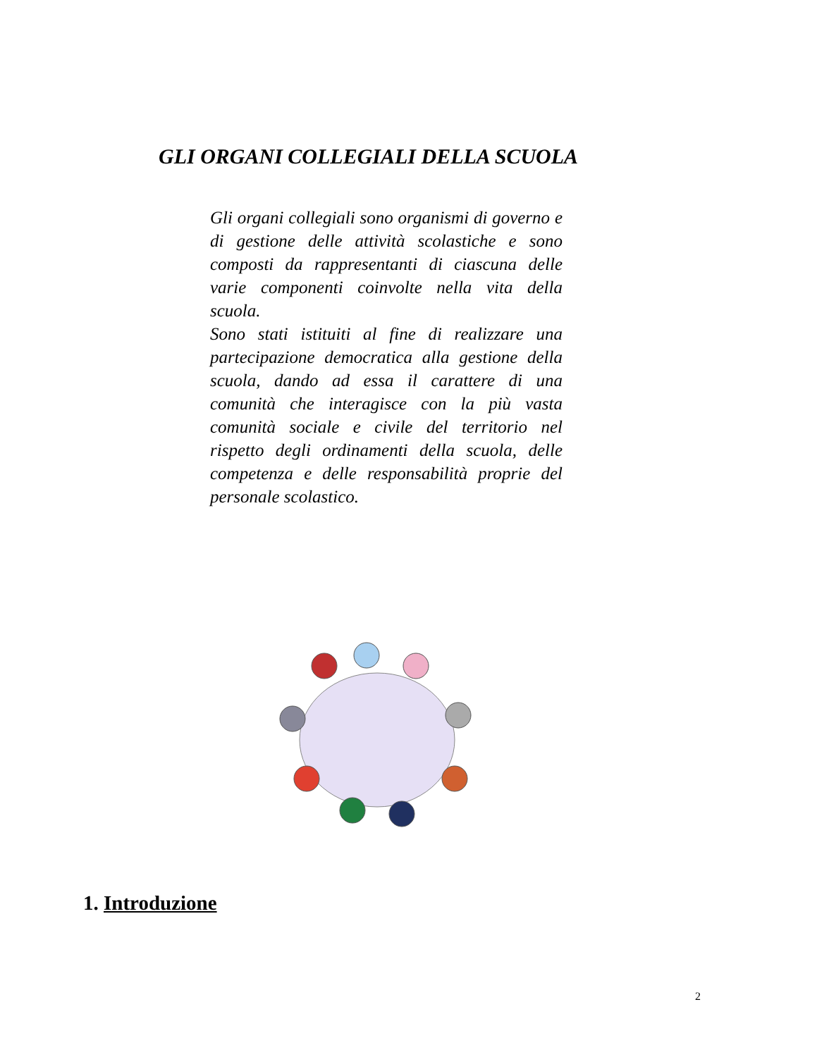GLI ORGANI COLLEGIALI DELLA SCUOLA
Gli organi collegiali sono organismi di governo e di gestione delle attività scolastiche e sono composti da rappresentanti di ciascuna delle varie componenti coinvolte nella vita della scuola.
Sono stati istituiti al fine di realizzare una partecipazione democratica alla gestione della scuola, dando ad essa il carattere di una comunità che interagisce con la più vasta comunità sociale e civile del territorio nel rispetto degli ordinamenti della scuola, delle competenza e delle responsabilità proprie del personale scolastico.
1. Introduzione
2